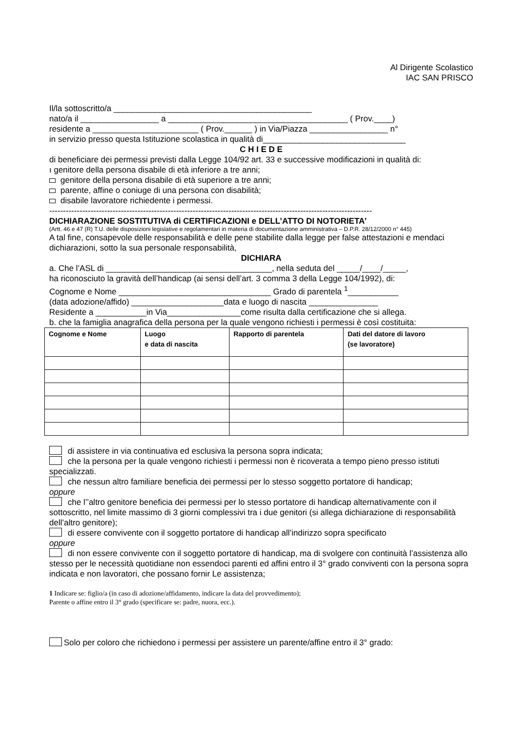Al Dirigente Scolastico
IAC SAN PRISCO
Il/la sottoscritto/a ___________________________________________
nato/a il _________________ a _______________________________________ ( Prov.____)
residente a _______________________ ( Prov.______ ) in Via/Piazza _________________ n°
in servizio presso questa Istituzione scolastica in qualità di_______________________________
C H I E D E
di beneficiare dei permessi previsti dalla Legge 104/92 art. 33 e successive modificazioni in qualità di:
ı genitore della persona disabile di età inferiore a tre anni;
genitore della persona disabile di età superiore a tre anni;
parente, affine o coniuge di una persona con disabilità;
disabile lavoratore richiedente i permessi.
---------------------------------------------------------------------------------------------------------------------
DICHIARAZIONE SOSTITUTIVA di CERTIFICAZIONI e DELL’ATTO DI NOTORIETA’
(Artt. 46 e 47 (R) T.U. delle disposizioni legislative e regolamentari in materia di documentazione amministrativa – D.P.R. 28/12/2000 n° 445)
A tal fine, consapevole delle responsabilità e delle pene stabilite dalla legge per false attestazioni e mendaci dichiarazioni, sotto la sua personale responsabilità,
DICHIARA
a. Che l’ASL di ____________________________________, nella seduta del _____/____/_____,
ha riconosciuto la gravità dell’handicap (ai sensi dell’art. 3 comma 3 della Legge 104/1992), di:
Cognome e Nome _________________________________ Grado di parentela <sup>1</sup>___________
(data adozione/affido) ____________________data e luogo di nascita _______________
Residente a ___________in Via________________come risulta dalla certificazione che si allega.
b. che la famiglia anagrafica della persona per la quale vengono richiesti i permessi è così costituita:
| Cognome e Nome | Luogo e data di nascita | Rapporto di parentela | Dati del datore di lavoro (se lavoratore) |
| --- | --- | --- | --- |
di assistere in via continuativa ed esclusiva la persona sopra indicata;
che la persona per la quale vengono richiesti i permessi non è ricoverata a tempo pieno presso istituti specializzati.
che nessun altro familiare beneficia dei permessi per lo stesso soggetto portatore di handicap;
oppure
che l’’altro genitore beneficia dei permessi per lo stesso portatore di handicap alternativamente con il sottoscritto, nel limite massimo di 3 giorni complessivi tra i due genitori (si allega dichiarazione di responsabilità dell’altro genitore);
di essere convivente con il soggetto portatore di handicap all’indirizzo sopra specificato
oppure
di non essere convivente con il soggetto portatore di handicap, ma di svolgere con continuità l’assistenza allo stesso per le necessità quotidiane non essendoci parenti ed affini entro il 3° grado conviventi con la persona sopra indicata e non lavoratori, che possano fornir Le assistenza;
1 Indicare se: figlio/a (in caso di adozione/affidamento, indicare la data del provvedimento);
Parente o affine entro il 3° grado (specificare se: padre, nuora, ecc.).
Solo per coloro che richiedono i permessi per assistere un parente/affine entro il 3° grado: